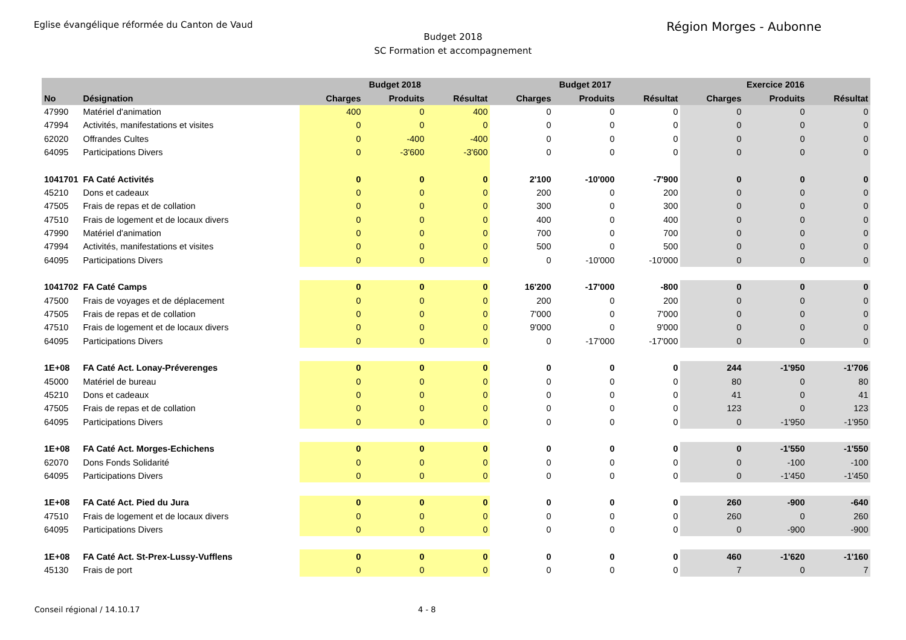Eglise évangélique réformée du Canton de Vaud Région Morges - Aubonne
Budget 2018
SC Formation et accompagnement
| | | Budget 2018 | | | Budget 2017 | | | Exercice 2016 | | |
| --- | --- | --- | --- | --- | --- | --- | --- | --- | --- | --- |
| No | Désignation | Charges | Produits | Résultat | Charges | Produits | Résultat | Charges | Produits | Résultat |
| 47990 | Matériel d'animation | 400 | 0 | 400 | 0 | 0 | 0 | 0 | 0 | 0 |
| 47994 | Activités, manifestations et visites | 0 | 0 | 0 | 0 | 0 | 0 | 0 | 0 | 0 |
| 62020 | Offrandes Cultes | 0 | -400 | -400 | 0 | 0 | 0 | 0 | 0 | 0 |
| 64095 | Participations Divers | 0 | -3'600 | -3'600 | 0 | 0 | 0 | 0 | 0 | 0 |
| 1041701 | FA Caté Activités | 0 | 0 | 0 | 2'100 | -10'000 | -7'900 | 0 | 0 | 0 |
| 45210 | Dons et cadeaux | 0 | 0 | 0 | 200 | 0 | 200 | 0 | 0 | 0 |
| 47505 | Frais de repas et de collation | 0 | 0 | 0 | 300 | 0 | 300 | 0 | 0 | 0 |
| 47510 | Frais de logement et de locaux divers | 0 | 0 | 0 | 400 | 0 | 400 | 0 | 0 | 0 |
| 47990 | Matériel d'animation | 0 | 0 | 0 | 700 | 0 | 700 | 0 | 0 | 0 |
| 47994 | Activités, manifestations et visites | 0 | 0 | 0 | 500 | 0 | 500 | 0 | 0 | 0 |
| 64095 | Participations Divers | 0 | 0 | 0 | 0 | -10'000 | -10'000 | 0 | 0 | 0 |
| 1041702 | FA Caté Camps | 0 | 0 | 0 | 16'200 | -17'000 | -800 | 0 | 0 | 0 |
| 47500 | Frais de voyages et de déplacement | 0 | 0 | 0 | 200 | 0 | 200 | 0 | 0 | 0 |
| 47505 | Frais de repas et de collation | 0 | 0 | 0 | 7'000 | 0 | 7'000 | 0 | 0 | 0 |
| 47510 | Frais de logement et de locaux divers | 0 | 0 | 0 | 9'000 | 0 | 9'000 | 0 | 0 | 0 |
| 64095 | Participations Divers | 0 | 0 | 0 | 0 | -17'000 | -17'000 | 0 | 0 | 0 |
| 1E+08 | FA Caté Act. Lonay-Préverenges | 0 | 0 | 0 | 0 | 0 | 0 | 244 | -1'950 | -1'706 |
| 45000 | Matériel de bureau | 0 | 0 | 0 | 0 | 0 | 0 | 80 | 0 | 80 |
| 45210 | Dons et cadeaux | 0 | 0 | 0 | 0 | 0 | 0 | 41 | 0 | 41 |
| 47505 | Frais de repas et de collation | 0 | 0 | 0 | 0 | 0 | 0 | 123 | 0 | 123 |
| 64095 | Participations Divers | 0 | 0 | 0 | 0 | 0 | 0 | 0 | -1'950 | -1'950 |
| 1E+08 | FA Caté Act. Morges-Echichens | 0 | 0 | 0 | 0 | 0 | 0 | 0 | -1'550 | -1'550 |
| 62070 | Dons Fonds Solidarité | 0 | 0 | 0 | 0 | 0 | 0 | 0 | -100 | -100 |
| 64095 | Participations Divers | 0 | 0 | 0 | 0 | 0 | 0 | 0 | -1'450 | -1'450 |
| 1E+08 | FA Caté Act. Pied du Jura | 0 | 0 | 0 | 0 | 0 | 0 | 260 | -900 | -640 |
| 47510 | Frais de logement et de locaux divers | 0 | 0 | 0 | 0 | 0 | 0 | 260 | 0 | 260 |
| 64095 | Participations Divers | 0 | 0 | 0 | 0 | 0 | 0 | 0 | -900 | -900 |
| 1E+08 | FA Caté Act. St-Prex-Lussy-Vufflens | 0 | 0 | 0 | 0 | 0 | 0 | 460 | -1'620 | -1'160 |
| 45130 | Frais de port | 0 | 0 | 0 | 0 | 0 | 0 | 7 | 0 | 7 |
Conseil régional / 14.10.17 4 - 8